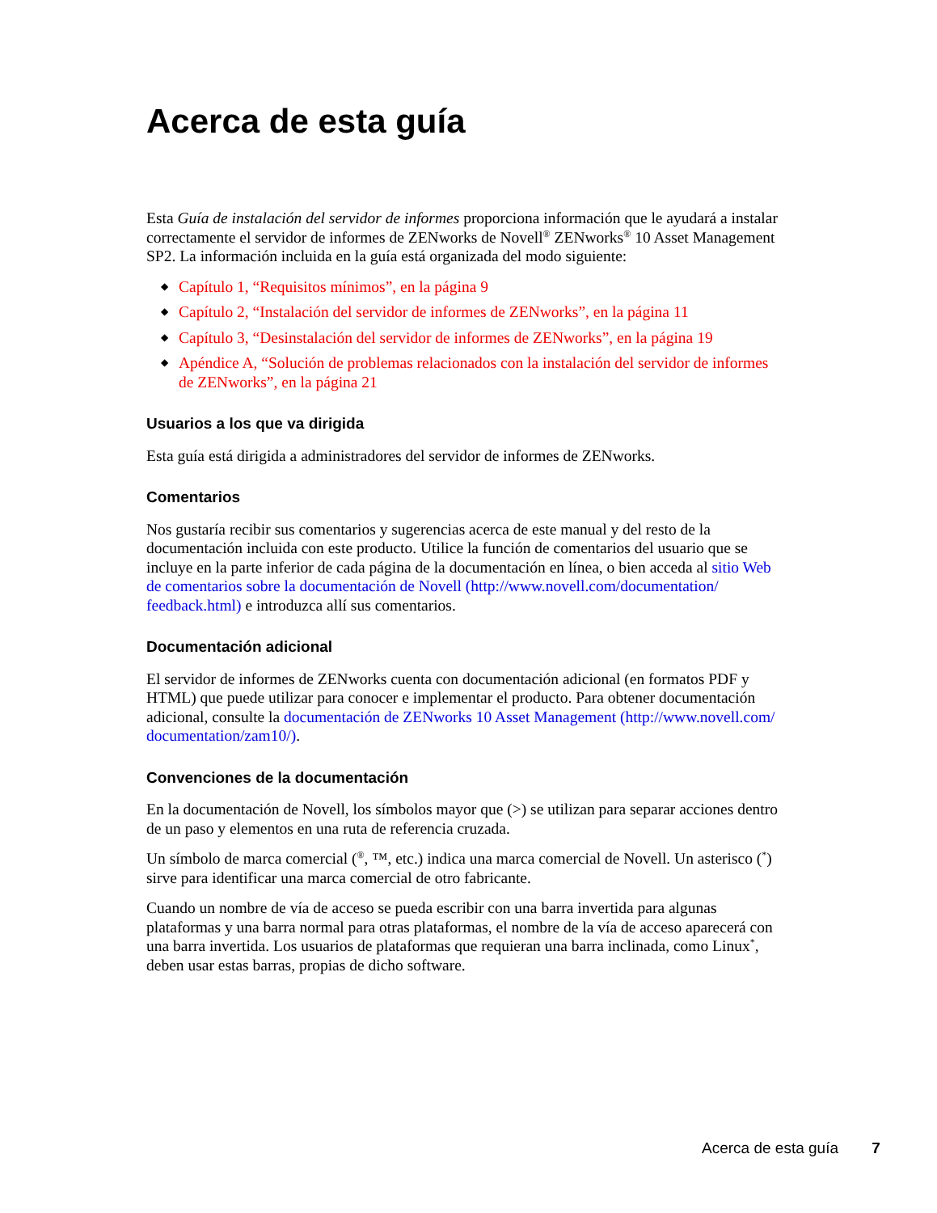Acerca de esta guía
Esta Guía de instalación del servidor de informes proporciona información que le ayudará a instalar correctamente el servidor de informes de ZENworks de Novell<sup>®</sup> ZENworks<sup>®</sup> 10 Asset Management SP2. La información incluida en la guía está organizada del modo siguiente:
◆ Capítulo 1, “Requisitos mínimos”, en la página 9
◆ Capítulo 2, “Instalación del servidor de informes de ZENworks”, en la página 11
◆ Capítulo 3, “Desinstalación del servidor de informes de ZENworks”, en la página 19
◆ Apéndice A, “Solución de problemas relacionados con la instalación del servidor de informes de ZENworks”, en la página 21
Usuarios a los que va dirigida
Esta guía está dirigida a administradores del servidor de informes de ZENworks.
Comentarios
Nos gustaría recibir sus comentarios y sugerencias acerca de este manual y del resto de la documentación incluida con este producto. Utilice la función de comentarios del usuario que se incluye en la parte inferior de cada página de la documentación en línea, o bien acceda al sitio Web de comentarios sobre la documentación de Novell (http://www.novell.com/documentation/ feedback.html) e introduzca allí sus comentarios.
Documentación adicional
El servidor de informes de ZENworks cuenta con documentación adicional (en formatos PDF y HTML) que puede utilizar para conocer e implementar el producto. Para obtener documentación adicional, consulte la documentación de ZENworks 10 Asset Management (http://www.novell.com/ documentation/zam10/).
Convenciones de la documentación
En la documentación de Novell, los símbolos mayor que (>) se utilizan para separar acciones dentro de un paso y elementos en una ruta de referencia cruzada.
Un símbolo de marca comercial (<sup>®</sup>, ™, etc.) indica una marca comercial de Novell. Un asterisco (<sup>*</sup>) sirve para identificar una marca comercial de otro fabricante.
Cuando un nombre de vía de acceso se pueda escribir con una barra invertida para algunas plataformas y una barra normal para otras plataformas, el nombre de la vía de acceso aparecerá con una barra invertida. Los usuarios de plataformas que requieran una barra inclinada, como Linux<sup>*</sup>, deben usar estas barras, propias de dicho software.
Acerca de esta guía 7